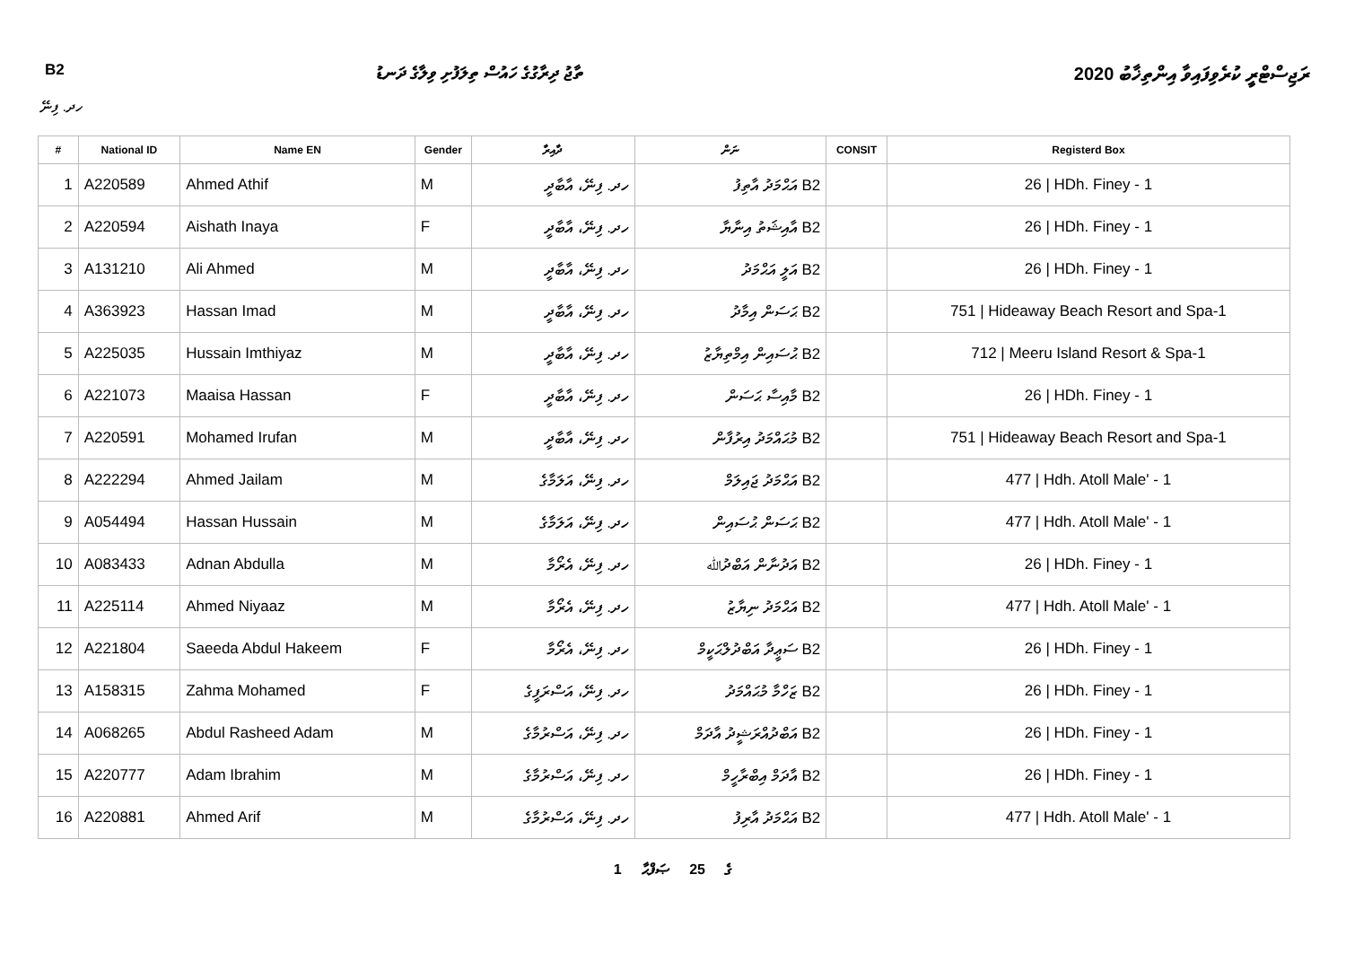B2 ތާޖު ދިރާގުގެ ހައުސް ތިލަފުށި ވިލާގެ ދަނޑު ރަޖިސްޓްރީ ކުރެވިފައިވާ އިންތިޚާބު 2020
ހދ. ފިނޭ
| # | National ID | Name EN | Gender | ދާއިރާ | ނަން | CONSIT | Registerd Box |
| --- | --- | --- | --- | --- | --- | --- | --- |
| 1 | A220589 | Ahmed Athif | M | ހދ. ފިނޭ، އާބާދީ | B2 އަޙްމަދު އާތިފު | | 26 / HDh. Finey - 1 |
| 2 | A220594 | Aishath Inaya | F | ހދ. ފިނޭ، އާބާދީ | B2 އާއިޝަތު އިނާޔާ | | 26 / HDh. Finey - 1 |
| 3 | A131210 | Ali Ahmed | M | ހދ. ފިނޭ، އާބާދީ | B2 އަލީ އަޙްމަދު | | 26 / HDh. Finey - 1 |
| 4 | A363923 | Hassan Imad | M | ހދ. ފިނޭ، އާބާދީ | B2 ޙަސަން އިމާދު | | 751 / Hideaway Beach Resort and Spa-1 |
| 5 | A225035 | Hussain Imthiyaz | M | ހދ. ފިނޭ، އާބާދީ | B2 ޙުސައިން އިމްތިޔާޒު | | 712 / Meeru Island Resort & Spa-1 |
| 6 | A221073 | Maaisa Hassan | F | ހދ. ފިނޭ، އާބާދީ | B2 މާއިސާ ޙަސަން | | 26 / HDh. Finey - 1 |
| 7 | A220591 | Mohamed Irufan | M | ހދ. ފިނޭ، އާބާދީ | B2 މުޙައްމަދު އިރުފާން | | 751 / Hideaway Beach Resort and Spa-1 |
| 8 | A222294 | Ahmed Jailam | M | ހދ. ފިނޭ، އަލަމާގެ | B2 އަޙްމަދު ޖައިލަމް | | 477 / Hdh. Atoll Male' - 1 |
| 9 | A054494 | Hassan Hussain | M | ހދ. ފިނޭ، އަލަމާގެ | B2 ޙަސަން ޙުސައިން | | 477 / Hdh. Atoll Male' - 1 |
| 10 | A083433 | Adnan Abdulla | M | ހދ. ފިނޭ، އެރޯމާ | B2 އަދުނާން އަބްދުﷲ | | 26 / HDh. Finey - 1 |
| 11 | A225114 | Ahmed Niyaaz | M | ހދ. ފިނޭ، އެރޯމާ | B2 އަޙްމަދު ނިޔާޒު | | 477 / Hdh. Atoll Male' - 1 |
| 12 | A221804 | Saeeda Abdul Hakeem | F | ހދ. ފިނޭ، އެރޯމާ | B2 ސަޢީދާ އަބްދުލްޙަކީމް | | 26 / HDh. Finey - 1 |
| 13 | A158315 | Zahma Mohamed | F | ހދ. ފިނޭ، އަސްރަފީގެ | B2 ޒަހްމާ މުޙައްމަދު | | 26 / HDh. Finey - 1 |
| 14 | A068265 | Abdul Rasheed Adam | M | ހދ. ފިނޭ، އަސްރުމާގެ | B2 އަބްދުއްރަޝީދު އާދަމް | | 26 / HDh. Finey - 1 |
| 15 | A220777 | Adam Ibrahim | M | ހދ. ފިނޭ، އަސްރުމާގެ | B2 އާދަމް އިބްރާހީމް | | 26 / HDh. Finey - 1 |
| 16 | A220881 | Ahmed Arif | M | ހދ. ފިނޭ، އަސްރުމާގެ | B2 އަޙްމަދު އާރިފު | | 477 / Hdh. Atoll Male' - 1 |
1 ގެ 25 ޞަފްޙާ